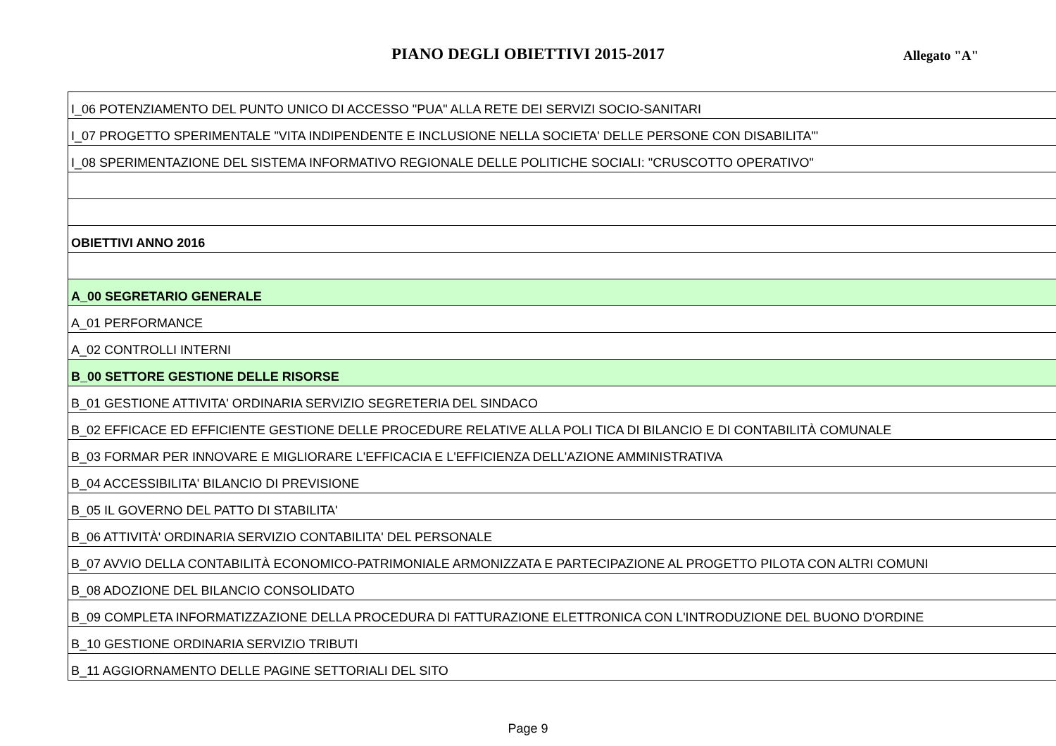PIANO DEGLI OBIETTIVI 2015-2017 Allegato "A"
| I_06 POTENZIAMENTO DEL PUNTO UNICO DI ACCESSO "PUA" ALLA RETE DEI SERVIZI SOCIO-SANITARI |
| I_07 PROGETTO SPERIMENTALE "VITA INDIPENDENTE E INCLUSIONE NELLA SOCIETA' DELLE PERSONE CON DISABILITA'" |
| I_08 SPERIMENTAZIONE DEL SISTEMA INFORMATIVO REGIONALE DELLE POLITICHE SOCIALI: "CRUSCOTTO OPERATIVO" |
| OBIETTIVI ANNO 2016 |
| A_00 SEGRETARIO GENERALE |
| A_01 PERFORMANCE |
| A_02 CONTROLLI INTERNI |
| B_00 SETTORE GESTIONE DELLE RISORSE |
| B_01 GESTIONE ATTIVITA' ORDINARIA SERVIZIO SEGRETERIA DEL SINDACO |
| B_02 EFFICACE ED EFFICIENTE GESTIONE DELLE PROCEDURE RELATIVE ALLA POLI TICA DI BILANCIO E DI CONTABILITÀ COMUNALE |
| B_03 FORMAR PER INNOVARE E MIGLIORARE L'EFFICACIA E L'EFFICIENZA DELL'AZIONE AMMINISTRATIVA |
| B_04 ACCESSIBILITA' BILANCIO DI PREVISIONE |
| B_05 IL GOVERNO DEL PATTO DI STABILITA' |
| B_06 ATTIVITÀ' ORDINARIA SERVIZIO CONTABILITA' DEL PERSONALE |
| B_07 AVVIO DELLA CONTABILITÀ ECONOMICO-PATRIMONIALE ARMONIZZATA E PARTECIPAZIONE AL PROGETTO PILOTA CON ALTRI COMUNI |
| B_08 ADOZIONE DEL BILANCIO CONSOLIDATO |
| B_09 COMPLETA INFORMATIZZAZIONE DELLA PROCEDURA DI FATTURAZIONE ELETTRONICA CON L'INTRODUZIONE DEL BUONO D'ORDINE |
| B_10 GESTIONE ORDINARIA SERVIZIO TRIBUTI |
| B_11 AGGIORNAMENTO DELLE PAGINE SETTORIALI DEL SITO |
Page 9